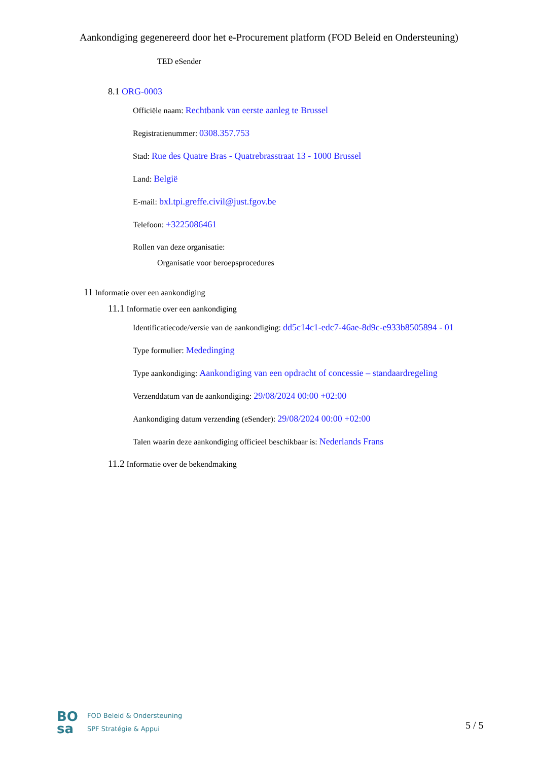Aankondiging gegenereerd door het e-Procurement platform (FOD Beleid en Ondersteuning)
TED eSender
8.1 ORG-0003
Officiële naam: Rechtbank van eerste aanleg te Brussel
Registratienummer: 0308.357.753
Stad: Rue des Quatre Bras - Quatrebrasstraat 13 - 1000 Brussel
Land: België
E-mail: bxl.tpi.greffe.civil@just.fgov.be
Telefoon: +3225086461
Rollen van deze organisatie:
Organisatie voor beroepsprocedures
11 Informatie over een aankondiging
11.1 Informatie over een aankondiging
Identificatiecode/versie van de aankondiging: dd5c14c1-edc7-46ae-8d9c-e933b8505894 - 01
Type formulier: Mededinging
Type aankondiging: Aankondiging van een opdracht of concessie – standaardregeling
Verzenddatum van de aankondiging: 29/08/2024 00:00 +02:00
Aankondiging datum verzending (eSender): 29/08/2024 00:00 +02:00
Talen waarin deze aankondiging officieel beschikbaar is: Nederlands Frans
11.2 Informatie over de bekendmaking
BO
sa
FOD Beleid & Ondersteuning
SPF Stratégie & Appui
5 / 5